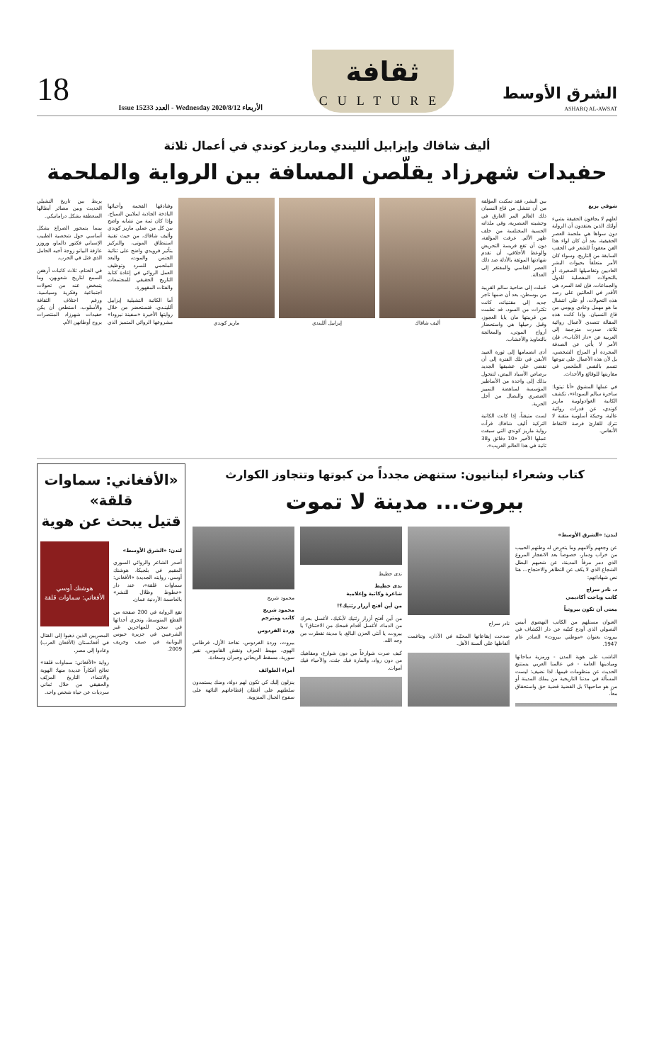الشرق الأوسط
ASHARQ AL-AWSAT
ثقافة
CULTURE
Issue 15233 العدد - Wednesday 2020/8/12 الأربعاء
18
أليف شافاك وإيزابيل ألليندي وماريز كوندي في أعمال ثلاثة
حفيدات شهرزاد يقلّصن المسافة بين الرواية والملحمة
شوقي بزيع
لعلهم لا يجافون الحقيقة بشيء أولئك الذين يعتقدون أن الرواية دون سواها هي ملحمة العصر الحقيقية، بعد أن كان لواء هذا الفن معقوداً للشعر في الحقب السابقة من التاريخ. وسواء كان الأمر متعلقاً بحيوات البشر العاديين وتفاصيلها الصغيرة، أو بالتحولات المفصلية للدول والجماعات، فإن لغة السرد هي الأقدر في الحالتين على رصد هذه التحولات، أو على انتشال ما هو مهمل وعادي ويومي من قاع النسيان. وإذا كانت هذه المقالة تتصدى لأعمال روائية ثلاثة، صدرت مترجمة إلى العربية عن «دار الآداب»، فإن الأمر لا يأتي عن الصدفة المجردة أو المزاج الشخصي، بل لأن هذه الأعمال على تنوعها تتسم بالنفس الملحمي في مقاربتها للوقائع والأحداث.
في عملها المشوق «أنا تيتوبا: ساحرة سالم السوداء»، تكشف الكاتبة الغوادولوبية ماريز كوندي، عن قدرات روائية عالية، وحبكة أسلوبية متقنة لا تترك للقارئ فرصة لالتقاط الأنفاس.
بين البشر، فقد تمكنت المؤلفة من أن تنتشل من قاع النسيان ذلك العالم المر الغارق في وحشيته العنصرية، وفي ملذاته الحسية المختلسة من خلف ظهر الألم. عرفت المؤلفة، دون أن تقع فريسة التحريض والوعظ الأخلاقي، أن تقدم شهادتها الموثقة بالأدلة ضد ذلك العصر القاسي والمفتقر إلى العدالة.
حُملت إلى ضاحية سالم القريبة من بوسطن، بعد أن ضمها تاجر جديد إلى مقتنياته، كانت تكثرات من السود، قد تعلمت من قريبتها مان يايا العجوز، وقبل رحيلها هي واستحضار أرواح الموتى، والمعالجة بالتعاويذ والأعشاب.
أدى انضمامها إلى ثورة العبيد الأبقن في تلك الفترة إلى أن تقضي على عشيقها الجديد برصاص الأسياد البيض، لتتحول بذلك إلى واحدة من الأساطير المؤسسة لمناهضة التمييز العنصري والنضال من أجل الحرية.
لست متيقناً، إذا كانت الكاتبة التركية أليف شافاك قرأت رواية ماريز كوندي التي سبقت عملها الأخير «10 دقائق و38 ثانية في هذا العالم الغريب».
أليف شافاك إيزابيل ألليندي ماريز كوندي
وفنادقها الفخمة وأحيائها الباذخة الجاذبة لملايين السياح. وإذا كان ثمة من تشابه واضح بين كل من عملي ماريز كوندي وأليف شافاك، من حيث تقنية استنطاق الموتى، والتركيز بتأثير فرويدي واضح على ثنائية الجنس والموت، والبعد الملحمي للسرد وتوظيف العمل الروائي في إعادة كتابة التاريخ الحقيقي للمجتمعات والفئات المقهورة.
أما الكاتبة التشيلية إيزابيل أللينـدي، فتستحضر من خلال روايتها الأخيرة «سفينة نيرودا» مشروعها الروائي المتميز الذي يربط بين تاريخ التشيلي الحديث وبين مصائر أبطالها المنعطفة بشكل دراماتيكي.
بينما يتمحور الصراع بشكل أساسي حول شخصية الطبيب الإسباني فكتور دالماو، وروزر عازفة البيانو زوجة أخيه الحامل الذي قتل في الحرب.
في الختام، ثلاث كاتبات أرهفن السمع لتاريخ شعوبهن، وما يتمخض عنه من تحولات اجتماعية وفكرية وسياسية. ورغم اختلاف الثقافة والأسلوب، استطعن أن يكن حفيدات شهرزاد المنتصرات بروح أوطانهن الأم.
كتاب وشعراء لبنانيون: ستنهض مجدداً من كبوتها وتتجاوز الكوارث
بيروت... مدينة لا تموت
لندن: «الشرق الأوسط»
عن وجعهم وألامهم وما يتعرض له وطنهم الحبيب من خراب ودمار، خصوصاً بعد الانفجار المروع الذي دمر مرفأ المدينة، عن شعبهم البطل الشجاع الذي لا يكف عن التظاهر والاحتجاج... هنا نص شهاداتهم:
د. نادر سراج
كاتب وباحث أكاديمي
معنى أن تكون بيروتياً
العنوان مستلهم من الكاتب النهضوي أنيس النصولي الذي أودع كتيّبه عن دار الكشاف في بيروت بعنوان «موطني بيروت» الصادر عام 1947.
الناشب على هوية المدن - ورمزية ساحاتها وميادينها العامة - في عالمنا العربي يستتبع الحديث عن منظومات قيمها. لذا نضيف: ليست المسألة في مدننا التاريخية من يملك المدينة أو من هو صاحبها؟ بل القضية قضية حق واستحقاق معاً.
نادر سراج
صدحت إيقاعاتها المحبّبة في الآذان، وتناغمت ألفاظها على ألسنة الأهل.
ندى حطيط
ندى حطيط
شاعرة وكاتبة وإعلامية
من أين أفتح أزرار رئتيك؟!
من أين أفتح أزرار رئتيك لأبكيك، لأغسل بحرك من الدماء، لأغسل أقدام قمحك من الاختناق؟ يا بيروت، يا أنثى الحزن البالغ، يا مدينة تقطرت من وجه الله.
كيف صرت شوارعاً من دون شوارع، ومقاهيك من دون رواد، والمارة فيك جثث، والأحياء فيك أموات.
محمود شريح
محمود شريح
كاتب ومترجم
وردة الفردوس
بيروت، وردة الفردوس، تفاحة الأزل، قرطاس الهوى، مهبط الحرف ونقش القاموس، نفير سورية، مسقط الريحاني وجبران وسعادة.
أمراء الطوائف
ينزلون إليك كي تكون لهم دولة، ومنك يستمدون سلطتهم على أقطان إقطاعاتهم التائهة على سفوح الجبال المنزوية.
«الأفغاني: سماوات قلقة»
قتيل يبحث عن هوية
لندن: «الشرق الأوسط»
أصدر الشاعر والروائي السوري المقيم في بلجيكا، هوشنك أوسي، روايته الجديدة «الأفغاني: سماوات قلقة»، عند دار «خطوط وظلال للنشر» بالعاصمة الأردنية عمان.
تقع الرواية في 200 صفحة من القطع المتوسط، وتجري أحداثها في سجن للمهاجرين غير الشرعيين في جزيرة خيوس اليونانية في صيف وخريف 2009.
هوشنك أوسي
الأفغاني: سماوات قلقة
المصريين الذين ذهبوا إلى القتال في أفغانستان (الأفغان العرب) وعادوا إلى مصر.
رواية «الأفغاني: سماوات قلقة» تعالج أفكاراً عديدة منها: الهوية والانتماء، التاريخ المزيّف والحقيقي من خلال ثماني سرديات عن حياة شخص واحد.